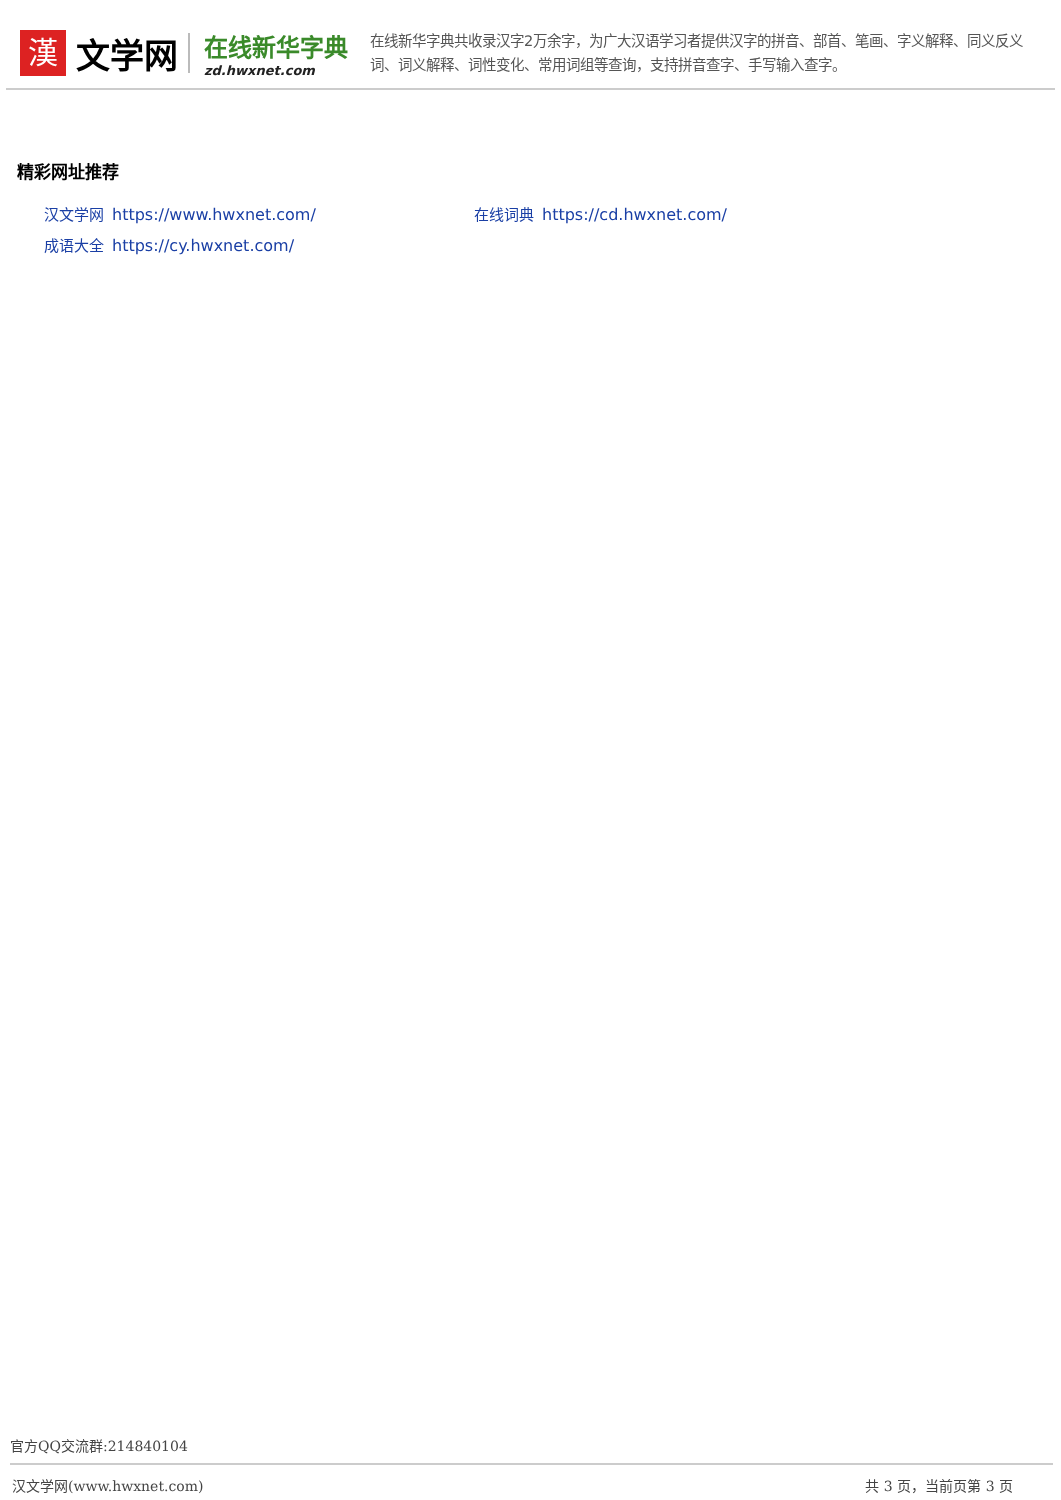漢
文学网
在线新华字典
zd.hwxnet.com
在线新华字典共收录汉字2万余字，为广大汉语学习者提供汉字的拼音、部首、笔画、字义解释、同义反义词、词义解释、词性变化、常用词组等查询，支持拼音查字、手写输入查字。
精彩网址推荐
汉文学网 https://www.hwxnet.com/
在线词典 https://cd.hwxnet.com/
成语大全 https://cy.hwxnet.com/
官方QQ交流群:214840104
汉文学网(www.hwxnet.com) 共 3 页，当前页第 3 页